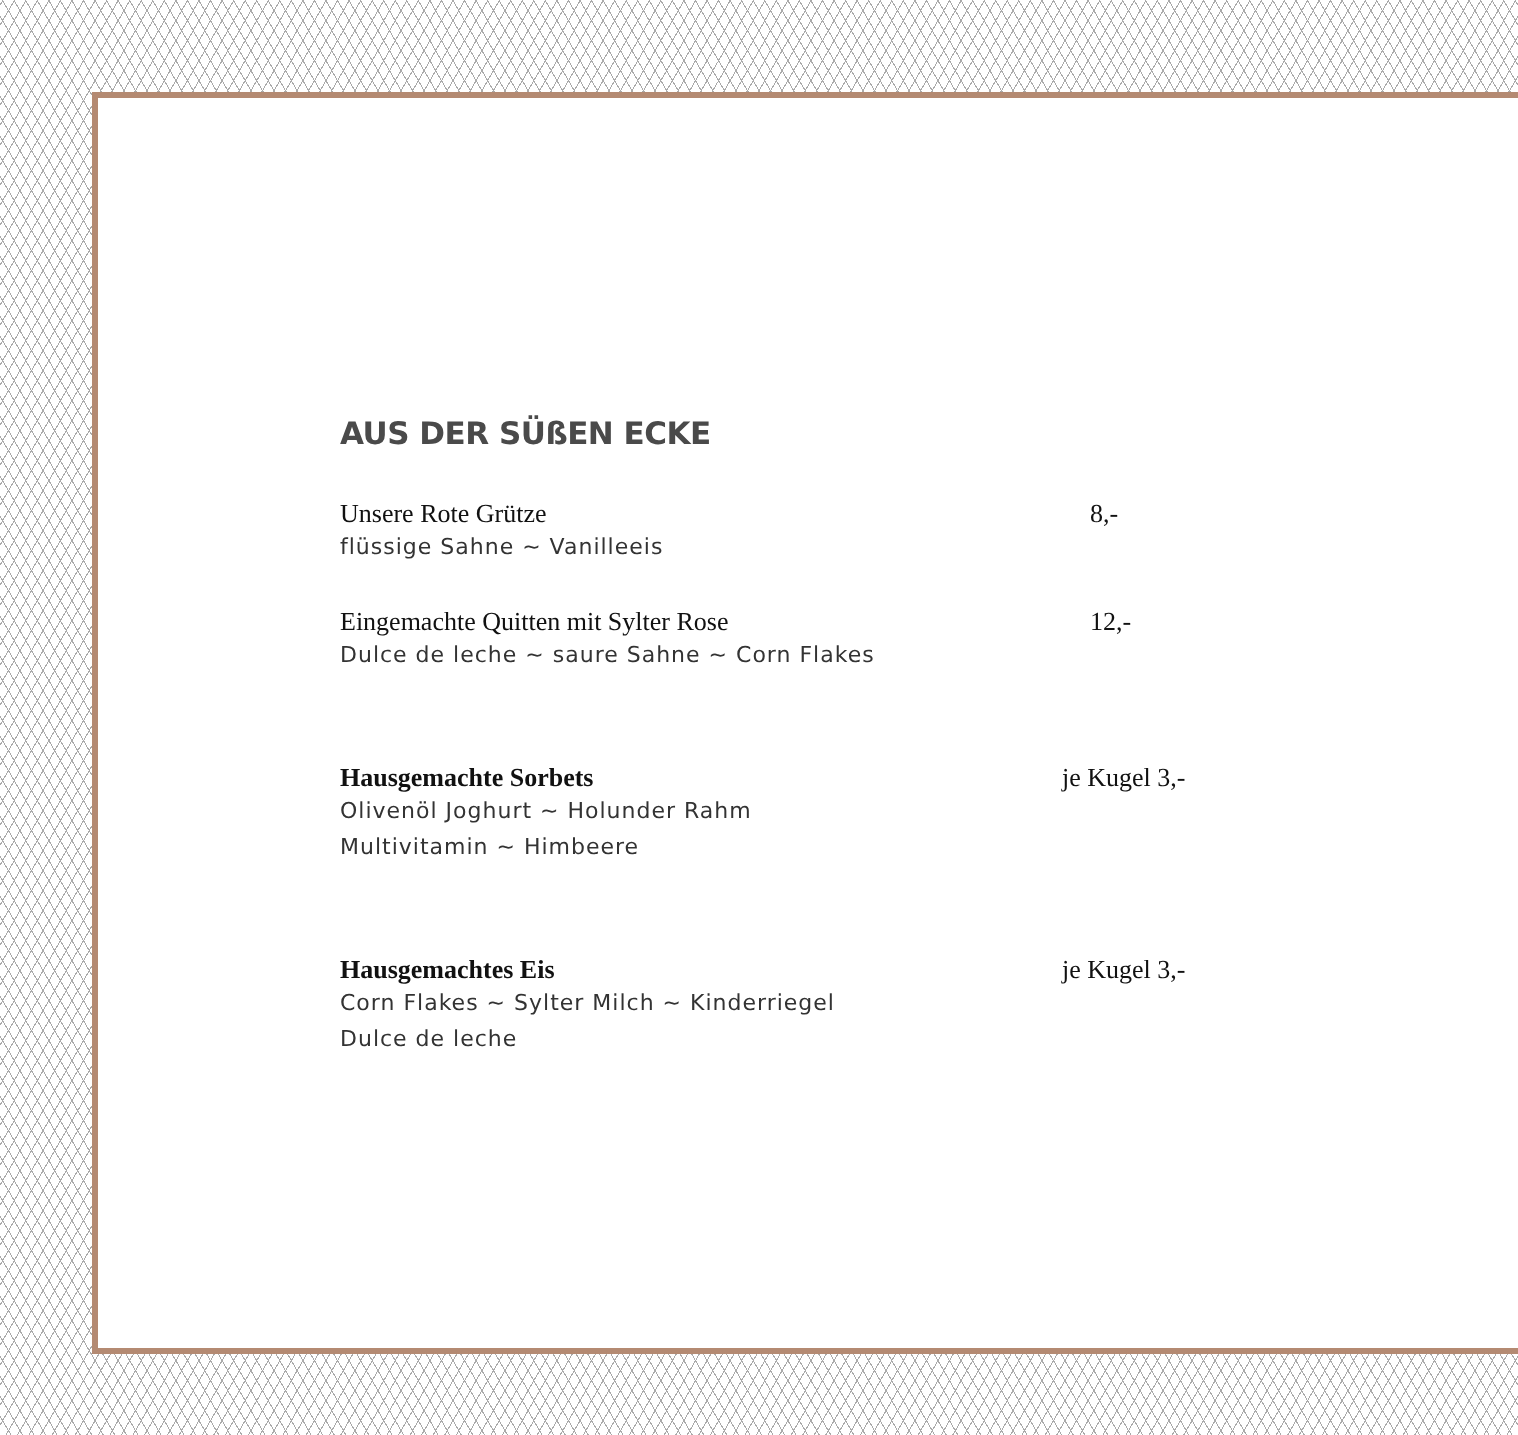AUS DER SÜßEN ECKE
Unsere Rote Grütze 8,-
flüssige Sahne ~ Vanilleeis
Eingemachte Quitten mit Sylter Rose 12,-
Dulce de leche ~ saure Sahne ~ Corn Flakes
Hausgemachte Sorbets je Kugel 3,-
Olivenöl Joghurt ~ Holunder Rahm
Multivitamin ~ Himbeere
Hausgemachtes Eis je Kugel 3,-
Corn Flakes ~ Sylter Milch ~ Kinderriegel
Dulce de leche